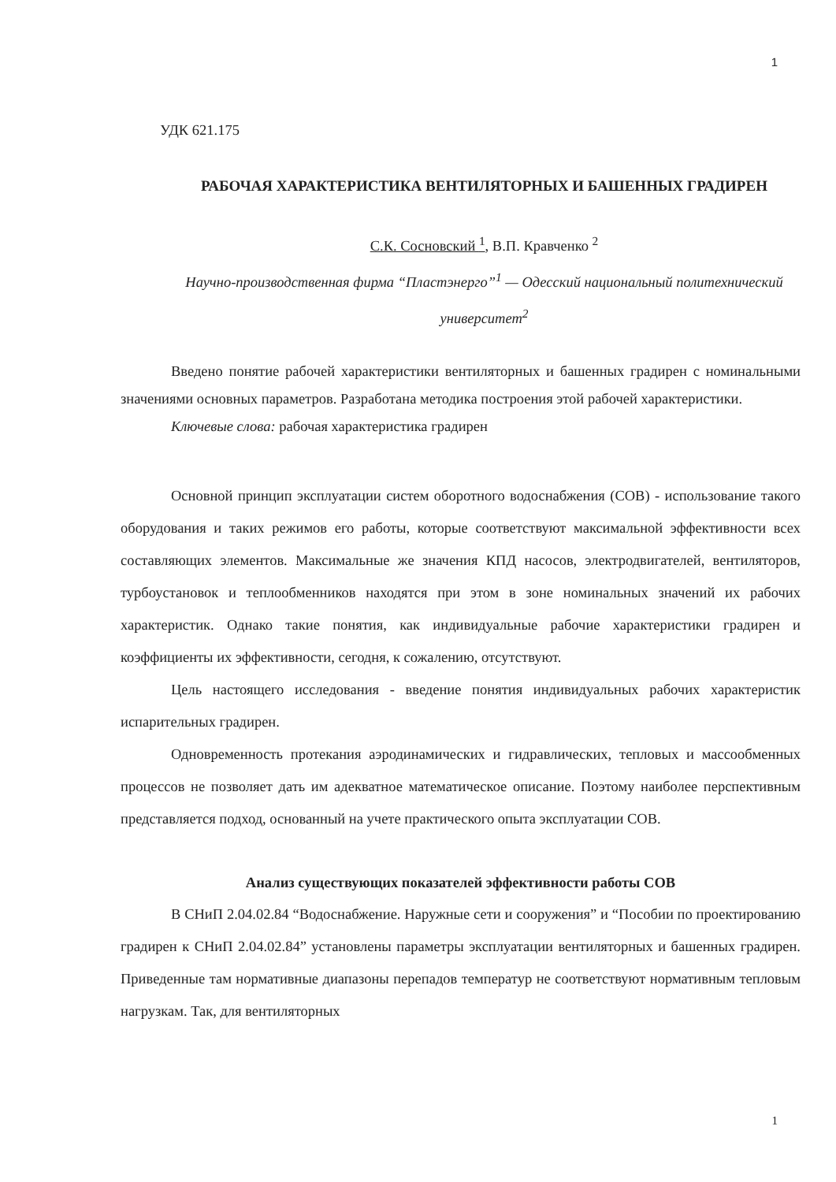1
УДК 621.175
РАБОЧАЯ ХАРАКТЕРИСТИКА ВЕНТИЛЯТОРНЫХ И БАШЕННЫХ ГРАДИРЕН
С.К. Сосновский <sup>1</sup>, В.П. Кравченко <sup>2</sup>
Научно-производственная фирма “Пластэнерго”<sup>1</sup> — Одесский национальный политехнический университет<sup>2</sup>
Введено понятие рабочей характеристики вентиляторных и башенных градирен с номинальными значениями основных параметров. Разработана методика построения этой рабочей характеристики.
Ключевые слова: рабочая характеристика градирен
Основной принцип эксплуатации систем оборотного водоснабжения (СОВ) - использование такого оборудования и таких режимов его работы, которые соответствуют максимальной эффективности всех составляющих элементов. Максимальные же значения КПД насосов, электродвигателей, вентиляторов, турбоустановок и теплообменников находятся при этом в зоне номинальных значений их рабочих характеристик. Однако такие понятия, как индивидуальные рабочие характеристики градирен и коэффициенты их эффективности, сегодня, к сожалению, отсутствуют.
Цель настоящего исследования - введение понятия индивидуальных рабочих характеристик испарительных градирен.
Одновременность протекания аэродинамических и гидравлических, тепловых и массообменных процессов не позволяет дать им адекватное математическое описание. Поэтому наиболее перспективным представляется подход, основанный на учете практического опыта эксплуатации СОВ.
Анализ существующих показателей эффективности работы СОВ
В СНиП 2.04.02.84 “Водоснабжение. Наружные сети и сооружения” и “Пособии по проектированию градирен к СНиП 2.04.02.84” установлены параметры эксплуатации вентиляторных и башенных градирен. Приведенные там нормативные диапазоны перепадов температур не соответствуют нормативным тепловым нагрузкам. Так, для вентиляторных
1